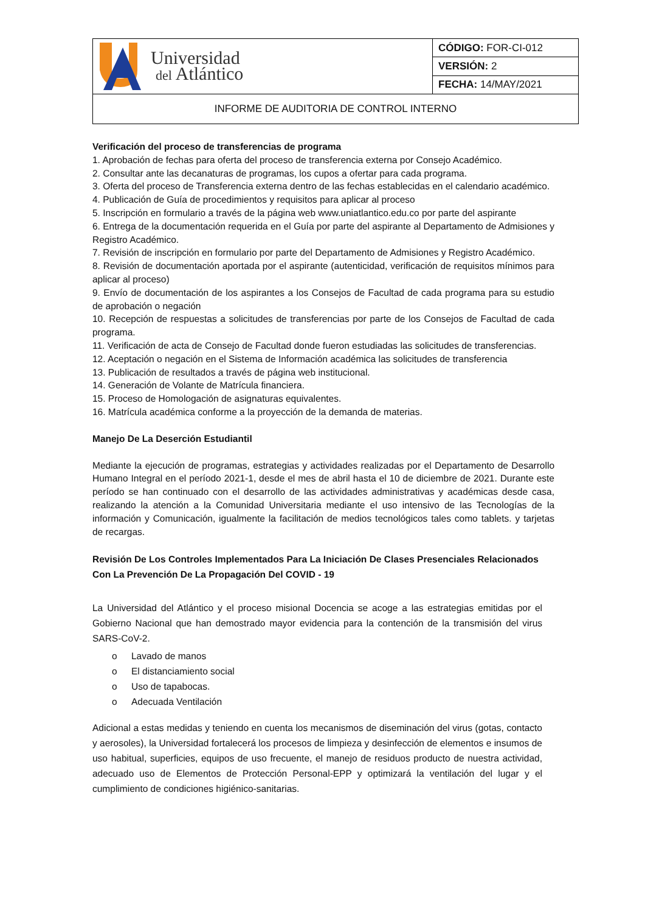| Universidad del Atlántico | CÓDIGO: FOR-CI-012 |
| | VERSIÓN: 2 |
| | FECHA: 14/MAY/2021 |
| INFORME DE AUDITORIA DE CONTROL INTERNO | |
Verificación del proceso de transferencias de programa
1. Aprobación de fechas para oferta del proceso de transferencia externa por Consejo Académico.
2. Consultar ante las decanaturas de programas, los cupos a ofertar para cada programa.
3. Oferta del proceso de Transferencia externa dentro de las fechas establecidas en el calendario académico.
4. Publicación de Guía de procedimientos y requisitos para aplicar al proceso
5. Inscripción en formulario a través de la página web www.uniatlantico.edu.co por parte del aspirante
6. Entrega de la documentación requerida en el Guía por parte del aspirante al Departamento de Admisiones y Registro Académico.
7. Revisión de inscripción en formulario por parte del Departamento de Admisiones y Registro Académico.
8. Revisión de documentación aportada por el aspirante (autenticidad, verificación de requisitos mínimos para aplicar al proceso)
9. Envío de documentación de los aspirantes a los Consejos de Facultad de cada programa para su estudio de aprobación o negación
10. Recepción de respuestas a solicitudes de transferencias por parte de los Consejos de Facultad de cada programa.
11. Verificación de acta de Consejo de Facultad donde fueron estudiadas las solicitudes de transferencias.
12. Aceptación o negación en el Sistema de Información académica las solicitudes de transferencia
13. Publicación de resultados a través de página web institucional.
14. Generación de Volante de Matrícula financiera.
15. Proceso de Homologación de asignaturas equivalentes.
16. Matrícula académica conforme a la proyección de la demanda de materias.
Manejo De La Deserción Estudiantil
Mediante la ejecución de programas, estrategias y actividades realizadas por el Departamento de Desarrollo Humano Integral en el período 2021-1, desde el mes de abril hasta el 10 de diciembre de 2021. Durante este período se han continuado con el desarrollo de las actividades administrativas y académicas desde casa, realizando la atención a la Comunidad Universitaria mediante el uso intensivo de las Tecnologías de la información y Comunicación, igualmente la facilitación de medios tecnológicos tales como tablets. y tarjetas de recargas.
Revisión De Los Controles Implementados Para La Iniciación De Clases Presenciales Relacionados Con La Prevención De La Propagación Del COVID - 19
La Universidad del Atlántico y el proceso misional Docencia se acoge a las estrategias emitidas por el Gobierno Nacional que han demostrado mayor evidencia para la contención de la transmisión del virus SARS-CoV-2.
o Lavado de manos
o El distanciamiento social
o Uso de tapabocas.
o Adecuada Ventilación
Adicional a estas medidas y teniendo en cuenta los mecanismos de diseminación del virus (gotas, contacto y aerosoles), la Universidad fortalecerá los procesos de limpieza y desinfección de elementos e insumos de uso habitual, superficies, equipos de uso frecuente, el manejo de residuos producto de nuestra actividad, adecuado uso de Elementos de Protección Personal-EPP y optimizará la ventilación del lugar y el cumplimiento de condiciones higiénico-sanitarias.